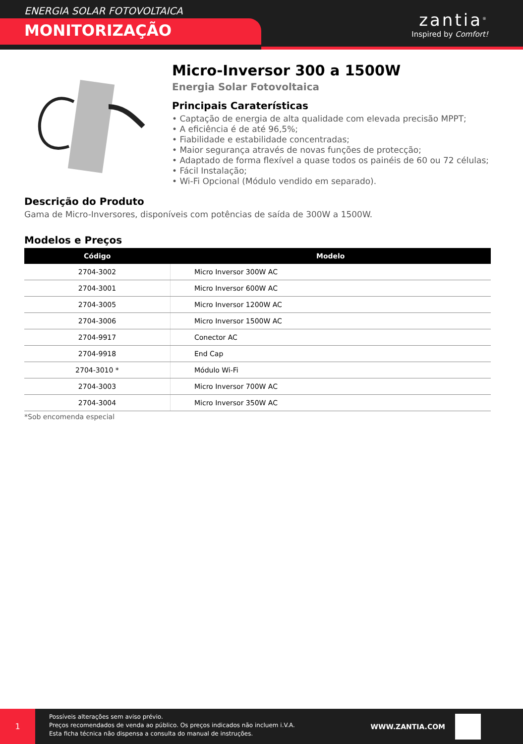ENERGIA SOLAR FOTOVOLTAICA
MONITORIZAÇÃO
zantia<sup>®</sup>
Inspired by Comfort!
Micro-Inversor 300 a 1500W
Energia Solar Fotovoltaica
Principais Caraterísticas
• Captação de energia de alta qualidade com elevada precisão MPPT;
• A eficiência é de até 96,5%;
• Fiabilidade e estabilidade concentradas;
• Maior segurança através de novas funções de protecção;
• Adaptado de forma flexível a quase todos os painéis de 60 ou 72 células;
• Fácil Instalação;
• Wi-Fi Opcional (Módulo vendido em separado).
Descrição do Produto
Gama de Micro-Inversores, disponíveis com potências de saída de 300W a 1500W.
Modelos e Preços
| Código | Modelo |
| --- | --- |
| 2704-3002 | Micro Inversor 300W AC |
| 2704-3001 | Micro Inversor 600W AC |
| 2704-3005 | Micro Inversor 1200W AC |
| 2704-3006 | Micro Inversor 1500W AC |
| 2704-9917 | Conector AC |
| 2704-9918 | End Cap |
| 2704-3010 * | Módulo Wi-Fi |
| 2704-3003 | Micro Inversor 700W AC |
| 2704-3004 | Micro Inversor 350W AC |
*Sob encomenda especial
1
Possíveis alterações sem aviso prévio.
Preços recomendados de venda ao público. Os preços indicados não incluem i.V.A.
Esta ficha técnica não dispensa a consulta do manual de instruções.
WWW.ZANTIA.COM